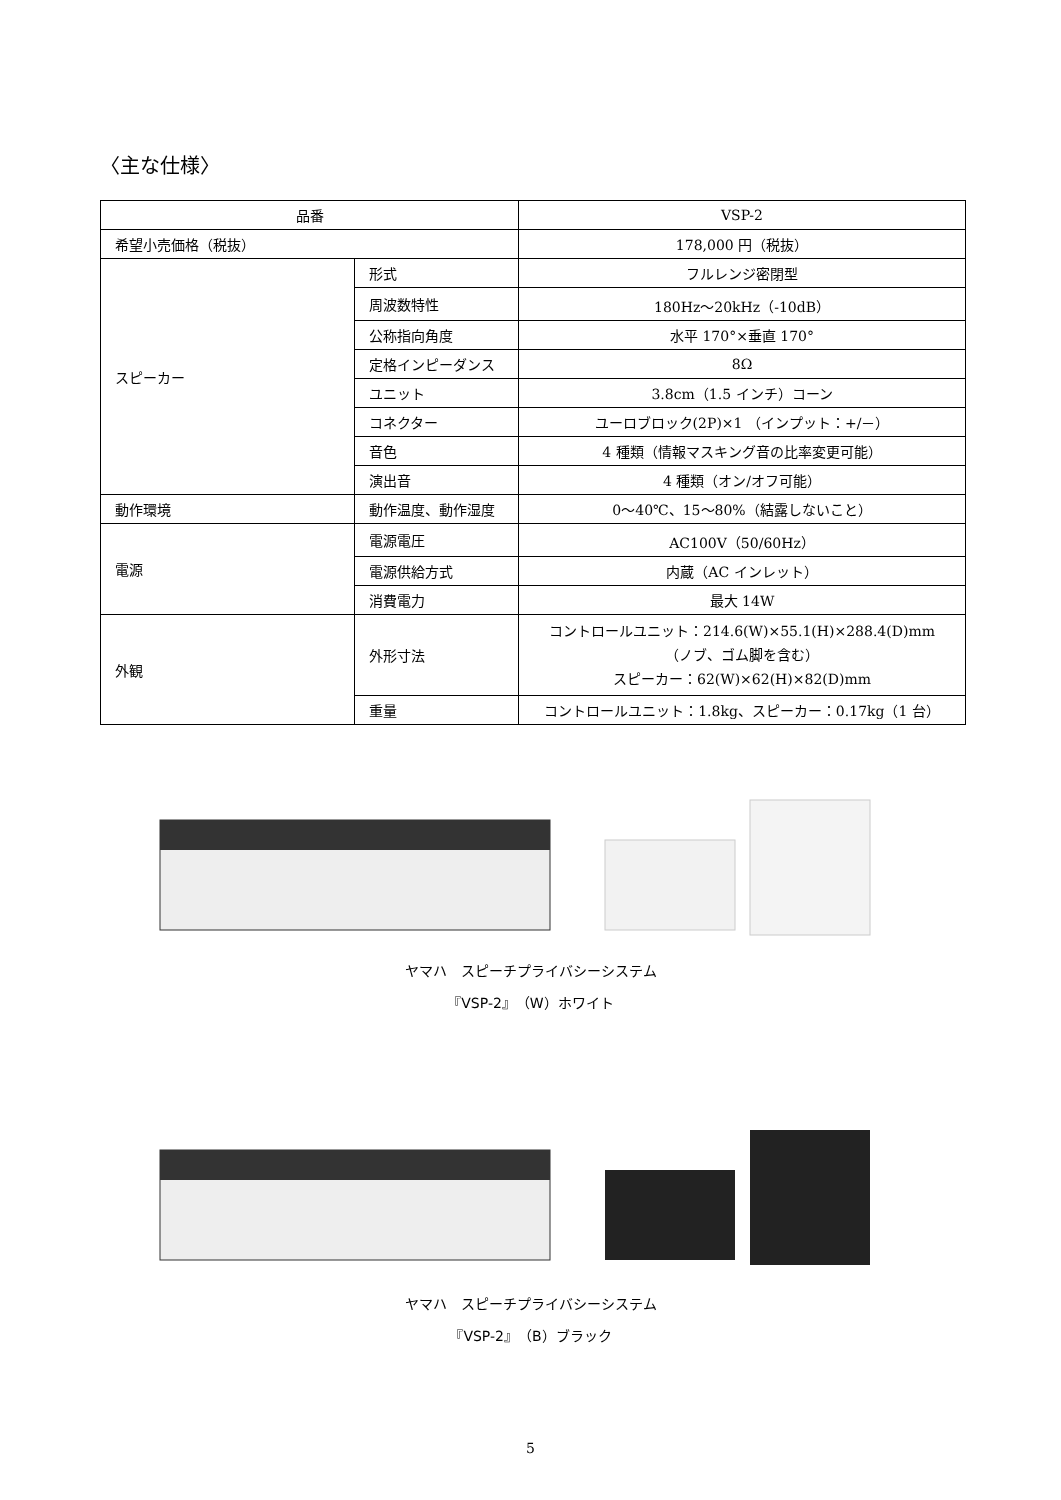〈主な仕様〉
| 品番 | | VSP-2 |
| 希望小売価格（税抜） | | 178,000 円（税抜） |
| スピーカー | 形式 | フルレンジ密閉型 |
| | 周波数特性 | 180Hz～20kHz（-10dB） |
| | 公称指向角度 | 水平 170°×垂直 170° |
| | 定格インピーダンス | 8Ω |
| | ユニット | 3.8cm（1.5 インチ）コーン |
| | コネクター | ユーロブロック(2P)×1 （インプット：+/－） |
| | 音色 | 4 種類（情報マスキング音の比率変更可能） |
| | 演出音 | 4 種類（オン/オフ可能） |
| 動作環境 | 動作温度、動作湿度 | 0～40℃、15～80%（結露しないこと） |
| 電源 | 電源電圧 | AC100V（50/60Hz） |
| | 電源供給方式 | 内蔵（AC インレット） |
| | 消費電力 | 最大 14W |
| 外観 | 外形寸法 | コントロールユニット：214.6(W)×55.1(H)×288.4(D)mm （ノブ、ゴム脚を含む） スピーカー：62(W)×62(H)×82(D)mm |
| | 重量 | コントロールユニット：1.8kg、スピーカー：0.17kg（1 台） |
ヤマハ　スピーチプライバシーシステム
『VSP-2』（W）ホワイト
ヤマハ　スピーチプライバシーシステム
『VSP-2』（B）ブラック
5